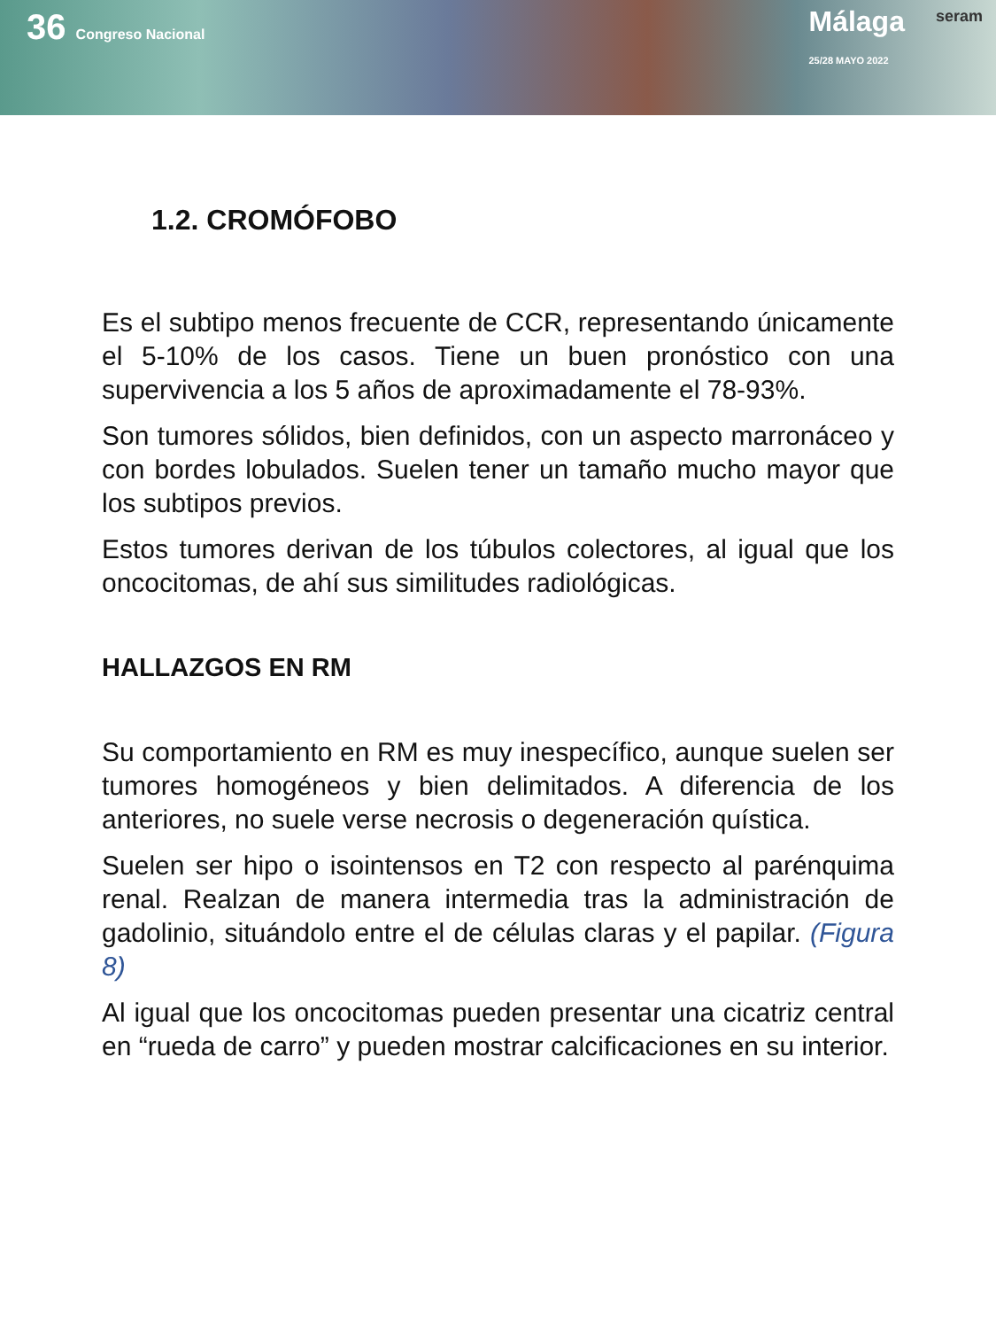36 Congreso Nacional
Málaga
25/28 MAYO 2022
seram
1.2. CROMÓFOBO
Es el subtipo menos frecuente de CCR, representando únicamente el 5-10% de los casos. Tiene un buen pronóstico con una supervivencia a los 5 años de aproximadamente el 78-93%.
Son tumores sólidos, bien definidos, con un aspecto marronáceo y con bordes lobulados. Suelen tener un tamaño mucho mayor que los subtipos previos.
Estos tumores derivan de los túbulos colectores, al igual que los oncocitomas, de ahí sus similitudes radiológicas.
HALLAZGOS EN RM
Su comportamiento en RM es muy inespecífico, aunque suelen ser tumores homogéneos y bien delimitados. A diferencia de los anteriores, no suele verse necrosis o degeneración quística.
Suelen ser hipo o isointensos en T2 con respecto al parénquima renal. Realzan de manera intermedia tras la administración de gadolinio, situándolo entre el de células claras y el papilar. (Figura 8)
Al igual que los oncocitomas pueden presentar una cicatriz central en “rueda de carro” y pueden mostrar calcificaciones en su interior.